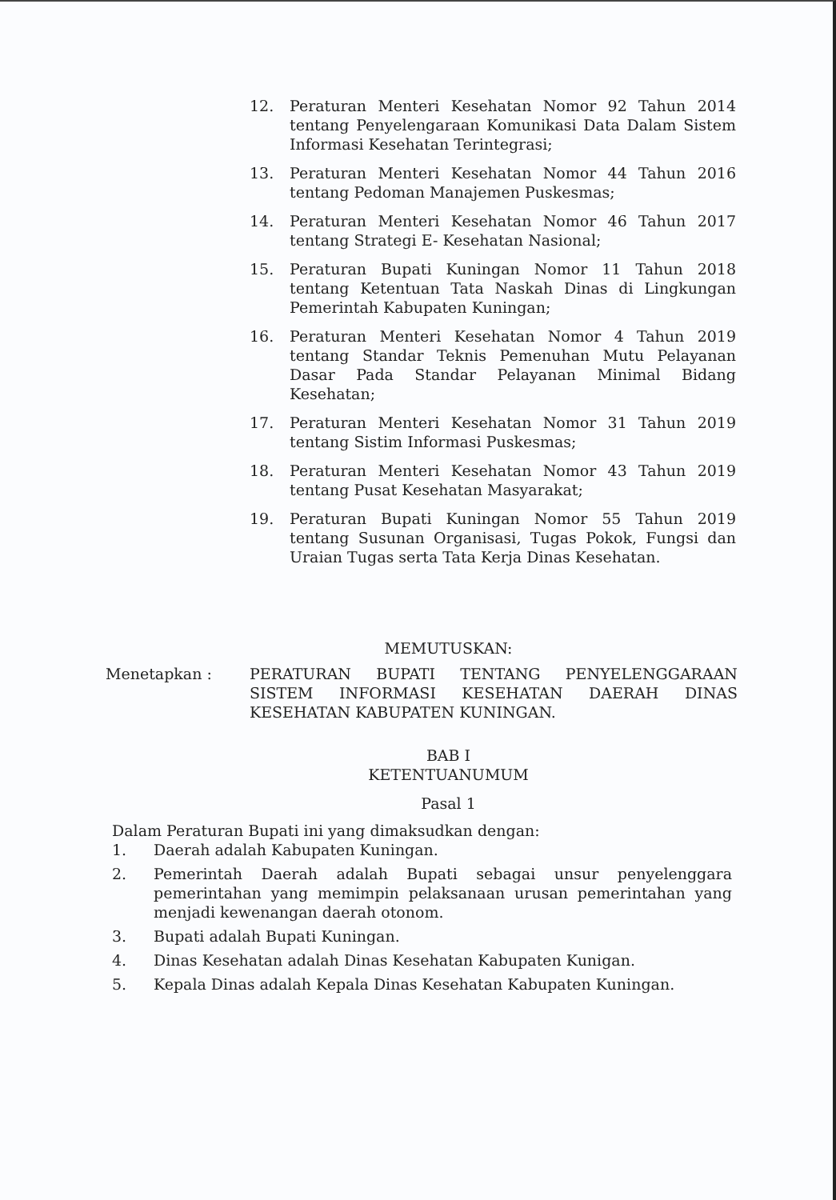12. Peraturan Menteri Kesehatan Nomor 92 Tahun 2014 tentang Penyelengaraan Komunikasi Data Dalam Sistem Informasi Kesehatan Terintegrasi;
13. Peraturan Menteri Kesehatan Nomor 44 Tahun 2016 tentang Pedoman Manajemen Puskesmas;
14. Peraturan Menteri Kesehatan Nomor 46 Tahun 2017 tentang Strategi E- Kesehatan Nasional;
15. Peraturan Bupati Kuningan Nomor 11 Tahun 2018 tentang Ketentuan Tata Naskah Dinas di Lingkungan Pemerintah Kabupaten Kuningan;
16. Peraturan Menteri Kesehatan Nomor 4 Tahun 2019 tentang Standar Teknis Pemenuhan Mutu Pelayanan Dasar Pada Standar Pelayanan Minimal Bidang Kesehatan;
17. Peraturan Menteri Kesehatan Nomor 31 Tahun 2019 tentang Sistim Informasi Puskesmas;
18. Peraturan Menteri Kesehatan Nomor 43 Tahun 2019 tentang Pusat Kesehatan Masyarakat;
19. Peraturan Bupati Kuningan Nomor 55 Tahun 2019 tentang Susunan Organisasi, Tugas Pokok, Fungsi dan Uraian Tugas serta Tata Kerja Dinas Kesehatan.
MEMUTUSKAN:
Menetapkan : PERATURAN BUPATI TENTANG PENYELENGGARAAN SISTEM INFORMASI KESEHATAN DAERAH DINAS KESEHATAN KABUPATEN KUNINGAN.
BAB I
KETENTUANUMUM
Pasal 1
Dalam Peraturan Bupati ini yang dimaksudkan dengan:
1. Daerah adalah Kabupaten Kuningan.
2. Pemerintah Daerah adalah Bupati sebagai unsur penyelenggara pemerintahan yang memimpin pelaksanaan urusan pemerintahan yang menjadi kewenangan daerah otonom.
3. Bupati adalah Bupati Kuningan.
4. Dinas Kesehatan adalah Dinas Kesehatan Kabupaten Kunigan.
5. Kepala Dinas adalah Kepala Dinas Kesehatan Kabupaten Kuningan.